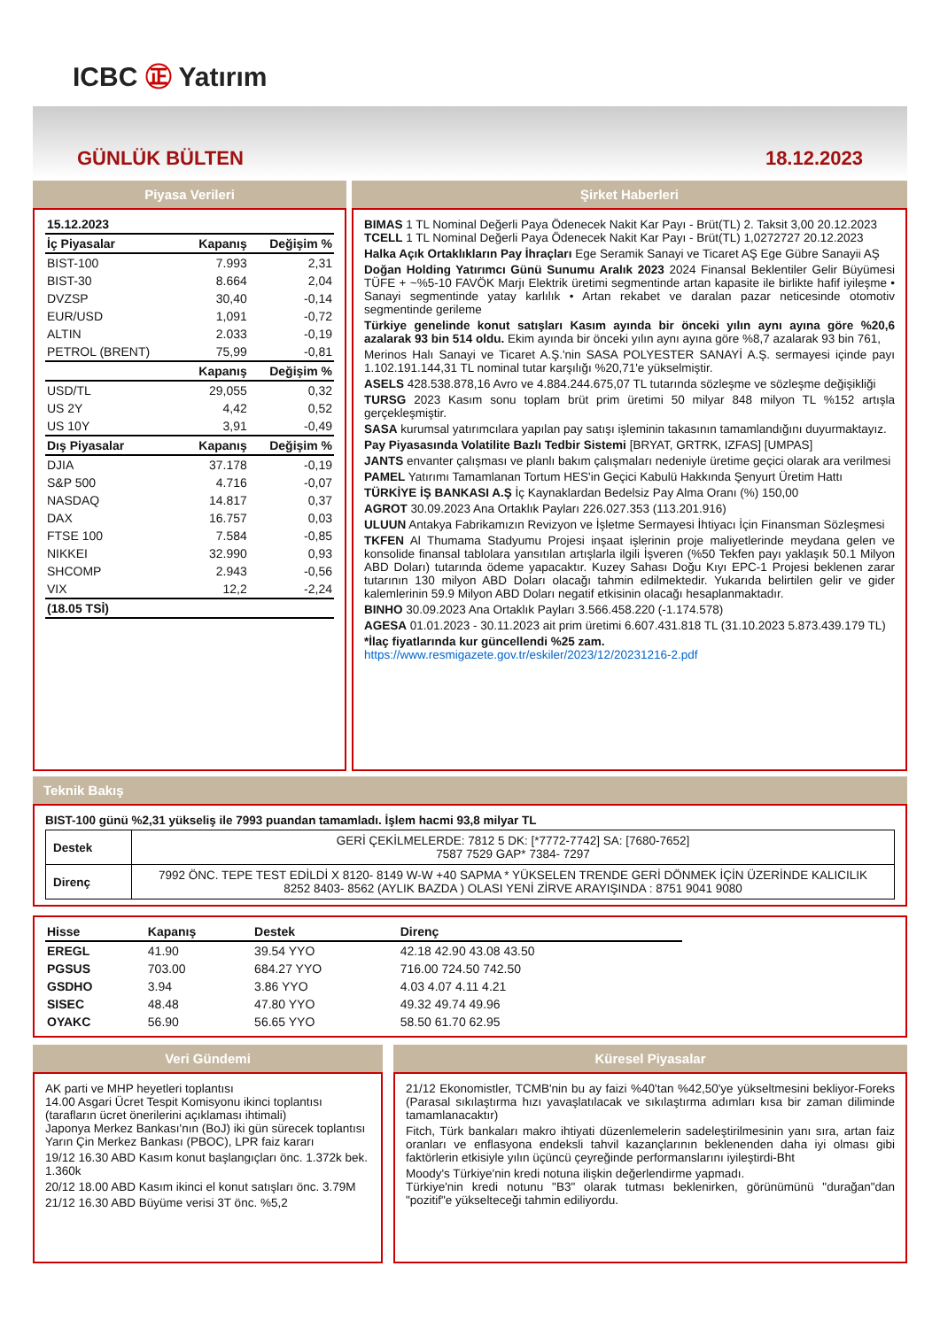ICBC ㊣ Yatırım
GÜNLÜK BÜLTEN
18.12.2023
Piyasa Verileri
| 15.12.2023 | | |
| --- | --- | --- |
| İç Piyasalar | Kapanış | Değişim % |
| BIST-100 | 7.993 | 2,31 |
| BIST-30 | 8.664 | 2,04 |
| DVZSP | 30,40 | -0,14 |
| EUR/USD | 1,091 | -0,72 |
| ALTIN | 2.033 | -0,19 |
| PETROL (BRENT) | 75,99 | -0,81 |
| | Kapanış | Değişim % |
| USD/TL | 29,055 | 0,32 |
| US 2Y | 4,42 | 0,52 |
| US 10Y | 3,91 | -0,49 |
| Dış Piyasalar | Kapanış | Değişim % |
| DJIA | 37.178 | -0,19 |
| S&P 500 | 4.716 | -0,07 |
| NASDAQ | 14.817 | 0,37 |
| DAX | 16.757 | 0,03 |
| FTSE 100 | 7.584 | -0,85 |
| NIKKEI | 32.990 | 0,93 |
| SHCOMP | 2.943 | -0,56 |
| VIX | 12,2 | -2,24 |
| (18.05 TSİ) | | |
Şirket Haberleri
BIMAS 1 TL Nominal Değerli Paya Ödenecek Nakit Kar Payı - Brüt(TL) 2. Taksit 3,00 20.12.2023
TCELL 1 TL Nominal Değerli Paya Ödenecek Nakit Kar Payı - Brüt(TL) 1,0272727 20.12.2023
Halka Açık Ortaklıkların Pay İhraçları Ege Seramik Sanayi ve Ticaret AŞ Ege Gübre Sanayii AŞ
Doğan Holding Yatırımcı Günü Sunumu Aralık 2023 2024 Finansal Beklentiler Gelir Büyümesi TÜFE + ~%5-10 FAVÖK Marjı Elektrik üretimi segmentinde artan kapasite ile birlikte hafif iyileşme • Sanayi segmentinde yatay karlılık • Artan rekabet ve daralan pazar neticesinde otomotiv segmentinde gerileme
Türkiye genelinde konut satışları Kasım ayında bir önceki yılın aynı ayına göre %20,6 azalarak 93 bin 514 oldu. Ekim ayında bir önceki yılın aynı ayına göre %8,7 azalarak 93 bin 761,
Merinos Halı Sanayi ve Ticaret A.Ş.'nin SASA POLYESTER SANAYİ A.Ş. sermayesi içinde payı 1.102.191.144,31 TL nominal tutar karşılığı %20,71'e yükselmiştir.
ASELS 428.538.878,16 Avro ve 4.884.244.675,07 TL tutarında sözleşme ve sözleşme değişikliği
TURSG 2023 Kasım sonu toplam brüt prim üretimi 50 milyar 848 milyon TL %152 artışla gerçekleşmiştir.
SASA kurumsal yatırımcılara yapılan pay satışı işleminin takasının tamamlandığını duyurmaktayız.
Pay Piyasasında Volatilite Bazlı Tedbir Sistemi [BRYAT, GRTRK, IZFAS] [UMPAS]
JANTS envanter çalışması ve planlı bakım çalışmaları nedeniyle üretime geçici olarak ara verilmesi
PAMEL Yatırımı Tamamlanan Tortum HES'in Geçici Kabulü Hakkında Şenyurt Üretim Hattı
TÜRKİYE İŞ BANKASI A.Ş İç Kaynaklardan Bedelsiz Pay Alma Oranı (%) 150,00
AGROT 30.09.2023 Ana Ortaklık Payları 226.027.353 (113.201.916)
ULUUN Antakya Fabrikamızın Revizyon ve İşletme Sermayesi İhtiyacı İçin Finansman Sözleşmesi
TKFEN Al Thumama Stadyumu Projesi inşaat işlerinin proje maliyetlerinde meydana gelen ve konsolide finansal tablolara yansıtılan artışlarla ilgili İşveren (%50 Tekfen payı yaklaşık 50.1 Milyon ABD Doları) tutarında ödeme yapacaktır. Kuzey Sahası Doğu Kıyı EPC-1 Projesi beklenen zarar tutarının 130 milyon ABD Doları olacağı tahmin edilmektedir. Yukarıda belirtilen gelir ve gider kalemlerinin 59.9 Milyon ABD Doları negatif etkisinin olacağı hesaplanmaktadır.
BINHO 30.09.2023 Ana Ortaklık Payları 3.566.458.220 (-1.174.578)
AGESA 01.01.2023 - 30.11.2023 ait prim üretimi 6.607.431.818 TL (31.10.2023 5.873.439.179 TL)
*İlaç fiyatlarında kur güncellendi %25 zam.
https://www.resmigazete.gov.tr/eskiler/2023/12/20231216-2.pdf
Teknik Bakış
BIST-100 günü %2,31 yükseliş ile 7993 puandan tamamladı. İşlem hacmi 93,8 milyar TL
| Destek | GERİ ÇEKİLMELERDE: 7812 5 DK: [*7772-7742] SA: [7680-7652] 7587 7529 GAP* 7384- 7297 |
| Direnç | 7992 ÖNC. TEPE TEST EDİLDİ X 8120- 8149 W-W +40 SAPMA * YÜKSELEN TRENDE GERİ DÖNMEK İÇİN ÜZERİNDE KALICILIK 8252 8403- 8562 (AYLIK BAZDA ) OLASI YENİ ZİRVE ARAYIŞINDA : 8751 9041 9080 |
| Hisse | Kapanış | Destek | Direnç |
| --- | --- | --- | --- |
| EREGL | 41.90 | 39.54 YYO | 42.18 42.90 43.08 43.50 |
| PGSUS | 703.00 | 684.27 YYO | 716.00 724.50 742.50 |
| GSDHO | 3.94 | 3.86 YYO | 4.03 4.07 4.11 4.21 |
| SISEC | 48.48 | 47.80 YYO | 49.32 49.74 49.96 |
| OYAKC | 56.90 | 56.65 YYO | 58.50 61.70 62.95 |
Veri Gündemi
AK parti ve MHP heyetleri toplantısı
14.00 Asgari Ücret Tespit Komisyonu ikinci toplantısı (tarafların ücret önerilerini açıklaması ihtimali)
Japonya Merkez Bankası'nın (BoJ) iki gün sürecek toplantısı
Yarın Çin Merkez Bankası (PBOC), LPR faiz kararı
19/12 16.30 ABD Kasım konut başlangıçları önc. 1.372k bek. 1.360k
20/12 18.00 ABD Kasım ikinci el konut satışları önc. 3.79M
21/12 16.30 ABD Büyüme verisi 3T önc. %5,2
Küresel Piyasalar
21/12 Ekonomistler, TCMB'nin bu ay faizi %40'tan %42,50'ye yükseltmesini bekliyor-Foreks (Parasal sıkılaştırma hızı yavaşlatılacak ve sıkılaştırma adımları kısa bir zaman diliminde tamamlanacaktır)
Fitch, Türk bankaları makro ihtiyati düzenlemelerin sadeleştirilmesinin yanı sıra, artan faiz oranları ve enflasyona endeksli tahvil kazançlarının beklenenden daha iyi olması gibi faktörlerin etkisiyle yılın üçüncü çeyreğinde performanslarını iyileştirdi-Bht
Moody's Türkiye'nin kredi notuna ilişkin değerlendirme yapmadı.
Türkiye'nin kredi notunu "B3" olarak tutması beklenirken, görünümünü "durağan"dan "pozitif"e yükselteceği tahmin ediliyordu.